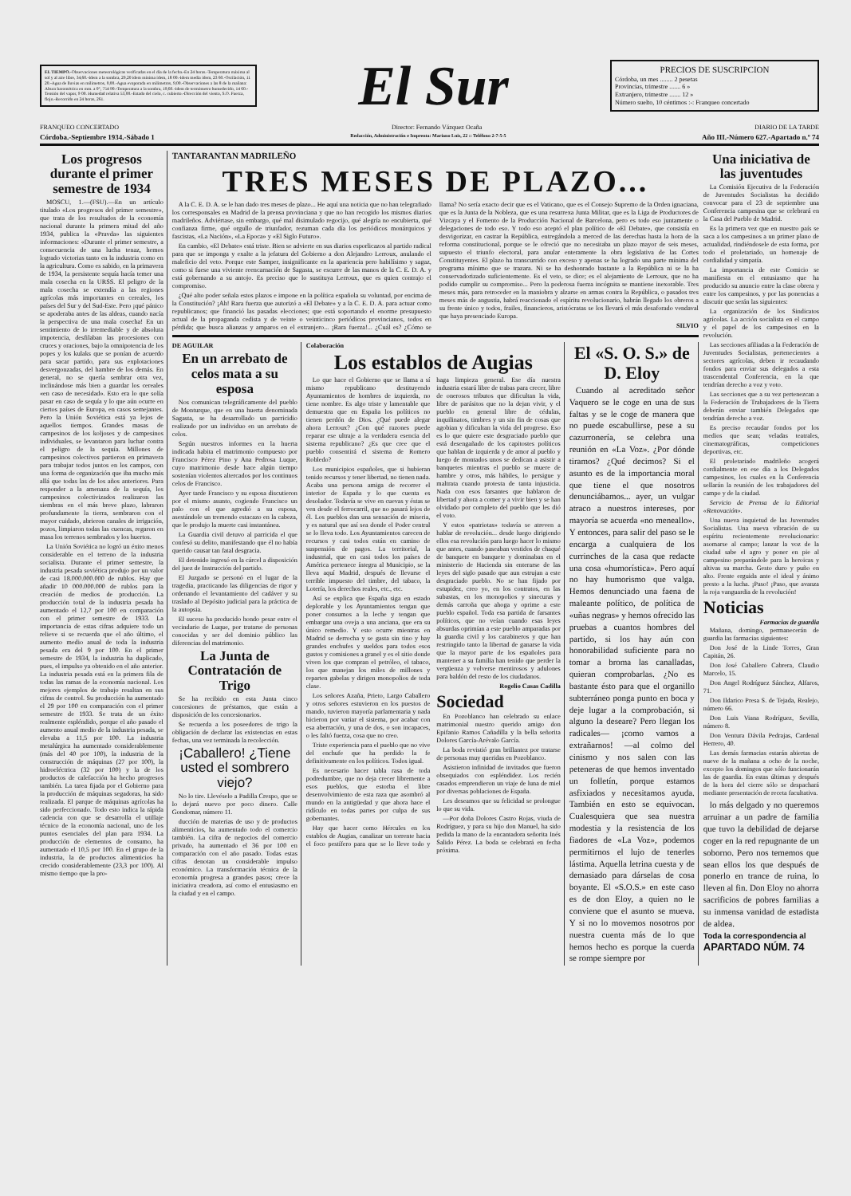EL TIEMPO.-Observaciones meteorológicas verificadas en el día de la fecha.-En 24 horas.-Temperatura máxima al sol y al aire libre, 34,60.-Idem a la sombra, 29,20 ídem mínima ídem, 18 00.-Idem media ídem, 23 60.-Oscilación, 11 20.-Agua de lluvias en milímetros, 0,00.-Agua evaporada en milímetros, 9,00.-Observaciones a las 8 de la mañana: Altura barométrica en mm. a 0°, 754 90.-Temperatura a la sombra, 19,60.-Idem de termómetro humedecido, 14 60.-Tensión del vapor, 9 00. Humedad relativa 53,00.-Estado del cielo, c. cubierto.-Dirección del viento, S.O. Fuerza, flojo.-Recorrido en 24 horas, 261.
El Sur
PRECIOS DE SUSCRIPCION
Córdoba, un mes ........ 2 pesetas
Provincias, trimestre ....... 6 »
Extranjero, trimestre ....... 12 »
Número suelto, 10 céntimos :-: Franqueo concertado
FRANQUEO CONCERTADO Director: Fernando Vázquez Ocaña DIARIO DE LA TARDE
Córdoba.-Septiembre 1934.-Sábado 1 Redacción, Administración e Imprenta: Mariano Luis, 22 :: Teléfono 2-7-5-5 Año III.-Número 627.-Apartado n.º 74
Los progresos durante el primer semestre de 1934
MOSCU, 1.—(FSU).—En un artículo titulado «Los progresos del primer semestre», que trata de los resultados de la economía nacional durante la primera mitad del año 1934, publica la «Pravda» las siguientes informaciones: «Durante el primer semestre, a consecuencia de una lucha tenaz, hemos logrado victorias tanto en la industria como en la agricultura. Como es sabido, en la primavera de 1934, la persistente sequía hacía temer una mala cosecha en la URSS. El peligro de la mala cosecha se extendía a las regiones agrícolas más importantes en cereales, los países del Sur y del Sud-Este. Pero ¡qué pánico se apoderaba antes de las aldeas, cuando nacía la perspectiva de una mala cosecha! En un sentimiento de lo irremediable y de absoluta impotencia, desfilaban las procesiones con cruces y oraciones, bajo la omnipotencia de los popes y los kulaks que se ponían de acuerdo para sacar partido, para sus explotaciones desvergonzadas, del hambre de los demás. En general, no se quería sembrar otra vez, inclinándose más bien a guardar los cereales «en caso de necesidad». Esto era lo que solía pasar en caso de sequía y lo que aún ocurre en ciertos países de Europa, en casos semejantes. Pero la Unión Soviética está ya lejos de aquellos tiempos. Grandes masas de campesinos de los koljoses y de campesinos individuales, se levantaron para luchar contra el peligro de la sequía. Millones de campesinos colectivos partieron en primavera para trabajar todos juntos en los campos, con una forma de organización que iba mucho más allá que todas las de los años anteriores. Para responder a la amenaza de la sequía, los campesinos colectivizados realizaron las siembras en el más breve plazo, labraron profundamente la tierra, sembraron con el mayor cuidado, abrieron canales de irrigación, pozos, limpiaron todas las cuencas, regaron en masa los terrenos sembrados y los huertos.
La Unión Soviética no logró un éxito menos considerable en el terreno de la industria socialista. Durante el primer semestre, la industria pesada soviética produjo por un valor de casi 18.000.000.000 de rublos. Hay que añadir 10 000.000.000 de rublos para la creación de medios de producción. La producción total de la industria pesada ha aumentado el 12,7 por 100 en comparación con el primer semestre de 1933. La importancia de estas cifras adquiere todo un relieve si se recuerda que el año último, el aumento medio anual de toda la industria pesada era del 9 por 100. En el primer semestre de 1934, la industria ha duplicado, pues, el impulso ya obtenido en el año anterior. La industria pesada está en la primera fila de todas las ramas de la economía nacional. Los mejores ejemplos de trabajo resaltan en sus cifras de control. Su producción ha aumentado el 29 por 100 en comparación con el primer semestre de 1933. Se trata de un éxito realmente espléndido, porque el año pasado el aumento anual medio de la industria pesada, se elevaba a 11,5 por 100. La industria metalúrgica ha aumentado considerablemente (más del 40 por 100), la industria de la construcción de máquinas (27 por 100), la hidroeléctrica (32 por 100) y la de los productos de calefacción ha hecho progresos también. La tarea fijada por el Gobierno para la producción de máquinas segadoras, ha sido realizada. El parque de máquinas agrícolas ha sido perfeccionado. Todo esto indica la rápida cadencia con que se desarrolla el utillaje técnico de la economía nacional, uno de los puntos esenciales del plan para 1934. La producción de elementos de consumo, ha aumentado el 10,5 por 100. En el grupo de la industria, la de productos alimenticios ha crecido considerablemente (23,3 por 100). Al mismo tiempo que la pro-
TANTARANTAN MADRILEÑO
TRES MESES DE PLAZO...
A la C. E. D. A. se le han dado tres meses de plazo... He aquí una noticia que no han telegrafiado los corresponsales en Madrid de la prensa provinciana y que no han recogido los mismos diarios madrileños. Adviértase, sin embargo, qué mal disimulado regocijo, qué alegría no encubierta, qué confianza firme, qué orgullo de triunfador, rezuman cada día los periódicos monárquicos y fascistas, «La Nación», «La Epoca» y «El Siglo Futuro».
En cambio, «El Debate» está triste. Bien se advierte en sus diarios esporlicazos al partido radical para que se imponga y exalte a la jefatura del Gobierno a don Alejandro Lerroux, anulando el maleficio del veto. Porque este Samper, insignificante en la apariencia pero habilísimo y sagaz, como si fuese una viviente reencarnación de Sagasta, se escurre de las manos de la C. E. D. A. y está gobernando a su antojo. Es preciso que lo sustituya Lerroux, que es quien contrajo el compromiso.
¿Qué alto poder señala estos plazos e impone en la política española su voluntad, por encima de la Constitución? ¡Ah! Rara fuerza que autorizó a «El Debate» y a la C. E. D. A. para actuar como republicanos; que financió las pasadas elecciones; que está soportando el enorme presupuesto actual de la propaganda cedista y de veinte o veinticinco periódicos provincianos, todos en pérdida; que busca alianzas y amparos en el extranjero... ¡Rara fuerza!... ¿Cuál es? ¿Cómo se llama? No sería exacto decir que es el Vaticano, que es el Consejo Supremo de la Orden ignaciana, que es la Junta de la Nobleza, que es una resurrexa Junta Militar, que es la Liga de Productores de Vizcaya y el Fomento de la Producción Nacional de Barcelona, pero es todo eso juntamente o delegaciones de todo eso. Y todo eso aceptó el plan político de «El Debate», que consistía en desvigorizar, en castrar la República, entregándola a merced de las derechas hasta la hora de la reforma constitucional, porque se le ofreció que no necesitaba un plazo mayor de seis meses, supuesto el triunfo electoral, para anular enteramente la obra legislativa de las Cortes Constituyentes. El plazo ha transcurrido con exceso y apenas se ha logrado una parte mínima del programa mínimo que se trazara. Ni se ha deshonrado bastante a la República ni se la ha conservadorizado suficientemente. Es el veto, se dice; es el alejamiento de Lerroux, que no ha podido cumplir su compromiso... Pero la poderosa fuerza incógnita se mantiene inexorable. Tres meses más, para retroceder en la maniobra y alzarse en armas contra la República, o pasados tres meses más de angustia, habrá reaccionado el espíritu revolucionario, habrán llegado los obreros a su frente único y todos, frailes, financieros, aristócratas se los llevará el más desaforado vendaval que haya presenciado Europa.
SILVIO
DE AGUILAR
En un arrebato de celos mata a su esposa
Nos comunican telegráficamente del pueblo de Monturque, que en una huerta denominada Sagasta, se ha desarrollado un parricidio realizado por un individuo en un arrebato de celos.
Según nuestros informes en la huerta indicada habita el matrimonio compuesto por Francisco Pérez Pino y Ana Pedrosa Luque, cuyo matrimonio desde hace algún tiempo sostenían violentos altercados por los continuos celos de Francisco.
Ayer tarde Francisco y su esposa discutieron por el mismo asunto, cogiendo Francisco un palo con el que agredió a su esposa, asestándole un tremendo estacazo en la cabeza, que le produjo la muerte casi instantánea.
La Guardia civil detuvo al parricida el que confesó su delito, manifestando que él no había querido causar tan fatal desgracia.
El detenido ingresó en la cárcel a disposición del juez de Instrucción del partido.
El Juzgado se personó en el lugar de la tragedia, practicando las diligencias de rigor y ordenando el levantamiento del cadáver y su traslado al Depósito judicial para la práctica de la autopsia.
El suceso ha producido hondo pesar entre el vecindario de Luque, por tratarse de personas conocidas y ser del dominio público las diferencias del matrimonio.
La Junta de Contratación de Trigo
Se ha recibido en esta Junta cinco concesiones de préstamos, que están a disposición de los concesionarios.
Se recuerda a los poseedores de trigo la obligación de declarar las existencias en estas fechas, una vez terminada la recolección.
¡Caballero! ¿Tiene usted el sombrero viejo?
No lo tire. Llevéselo a Padilla Crespo, que se lo dejará nuevo por poco dinero. Calle Gondomar, número 11.
ducción de materias de uso y de productos alimenticios, ha aumentado todo el comercio también. La cifra de negocios del comercio privado, ha aumentado el 36 por 100 en comparación con el año pasado. Todas estas cifras denotan un considerable impulso económico. La transformación técnica de la economía progresa a grandes pasos; crece la iniciativa creadora, así como el entusiasmo en la ciudad y en el campo.
Colaboración
Los establos de Augias
Lo que hace el Gobierno que se llama a sí mismo republicano destituyendo Ayuntamientos de hombres de izquierda, no tiene nombre. Es algo triste y lamentable que demuestra que en España los políticos no tienen perdón de Dios. ¿Qué puede alegar ahora Lerroux? ¿Con qué razones puede reparar ese ultraje a la verdadera esencia del sistema republicano? ¿Es que cree que el pueblo consentirá el sistema de Romero Robledo?
Los municipios españoles, que si hubieran tenido recursos y tener libertad, no tienen nada. Acaba una persona amiga de recorrer el interior de España y lo que cuenta es desolador. Todavía se vive en cuevas y éstas se ven desde el ferrocarril, que no pasará lejos de él. Los pueblos dan una sensación de miseria, y es natural que así sea donde el Poder central se lo lleva todo. Los Ayuntamientos carecen de recursos y casi todos están en camino de suspensión de pagos. La territorial, la industrial, que en casi todos los países de América pertenece íntegra al Municipio, se la lleva aquí Madrid, después de llevarse el terrible impuesto del timbre, del tabaco, la Lotería, los derechos reales, etc., etc.
Así se explica que España siga en estado deplorable y los Ayuntamientos tengan que poner consumos a la leche y tengan que embargar una oveja a una anciana, que era su único remedio. Y esto ocurre mientras en Madrid se derrocha y se gasta sin tino y hay grandes enchufes y sueldos para todos esos gustos y comisiones a granel y es el sitio donde viven los que compran el petróleo, el tabaco, los que manejan los miles de millones y reparten gabelas y dirigen monopolios de toda clase.
Los señores Azaña, Prieto, Largo Caballero y otros señores estuvieron en los puestos de mando, tuvieron mayoría parlamentaria y nada hicieron por variar el sistema, por acabar con esa aberración, y una de dos, o son incapaces, o les faltó fuerza, cosa que no creo.
Triste experiencia para el pueblo que no vive del enchufe que ha perdido la fe definitivamente en los políticos. Todos igual.
Es necesario hacer tabla rasa de toda podredumbre, que no deja crecer libremente a esos pueblos, que estorba el libre desenvolvimiento de esta raza que asombró al mundo en la antigüedad y que ahora hace el ridículo en todas partes por culpa de sus gobernantes.
Hay que hacer como Hércules en los establos de Augias, canalizar un torrente hacia el foco pestífero para que se lo lleve todo y haga limpieza general. Ese día nuestra industria estará libre de trabas para crecer, libre de onerosos tributos que dificultan la vida, libre de parásitos que no la dejan vivir, y el pueblo en general libre de cédulas, inquilinatos, timbres y un sin fin de cosas que agobian y dificultan la vida del progreso. Eso es lo que quiere este desgraciado pueblo que está desengañado de los capitostes políticos que hablan de izquierda y de amor al pueblo y luego de montados unos se dedican a asistir a banquetes mientras el pueblo se muere de hambre y otros, más hábiles, lo persigue y maltrata cuando protesta de tanta injusticia. Nada con esos farsantes que hablaron de libertad y ahora a comer y a vivir bien y se han olvidado por completo del pueblo que les dió el voto.
Y estos «patriotas» todavía se atreven a hablar de revolución... desde luego dirigiendo ellos esa revolución para luego hacer lo mismo que antes, cuando paseaban vestidos de chaqué de banquete en banquete y dominaban en el ministerio de Hacienda sin enterarse de las leyes del siglo pasado que aun estrujan a este desgraciado pueblo. No se han fijado por estupidez, creo yo, en los contratos, en las subastas, en los monopolios y sinecuras y demás carroña que ahoga y oprime a este pueblo español. Toda esa partida de farsantes políticos, que no veían cuando esas leyes absurdas oprimían a este pueblo amparadas por la guardia civil y los carabineros y que han restringido tanto la libertad de ganarse la vida que la mayor parte de los españoles para mantener a su familia han tenido que perder la vergüenza y volverse mentirosos y adulones para baldón del resto de los ciudadanos.
Rogelio Casas Cadilla
Sociedad
En Pozoblanco han celebrado su enlace matrimonial nuestro querido amigo don Epifanio Ramos Cañadilla y la bella señorita Dolores García-Arévalo García.
La boda revistió gran brillantez por tratarse de personas muy queridas en Pozoblanco.
Asistieron infinidad de invitados que fueron obsequiados con espléndidez. Los recién casados emprendieron un viaje de luna de miel por diversas poblaciones de España.
Les deseamos que su felicidad se prolongue lo que su vida.
—Por doña Dolores Castro Rojas, viuda de Rodríguez, y para su hijo don Manuel, ha sido pedida la mano de la encantadora señorita Inés Salido Pérez. La boda se celebrará en fecha próxima.
El «S. O. S.» de D. Eloy
Cuando al acreditado señor Vaquero se le coge en una de sus faltas y se le coge de manera que no puede escabullirse, pese a su cazurronería, se celebra una reunión en «La Voz». ¿Por dónde tiramos? ¿Qué decimos? Si el asunto es de la importancia moral que tiene el que nosotros denunciábamos... ayer, un vulgar atraco a nuestros intereses, por mayoría se acuerda «no meneallo». Y entonces, para salir del paso se le encarga a cualquiera de los currinches de la casa que redacte una cosa «humorística». Pero aquí no hay humorismo que valga. Hemos denunciado una faena de maleante político, de política de «uñas negras» y hemos ofrecido las pruebas a cuantos hombres del partido, si los hay aún con honorabilidad suficiente para no tomar a broma las canalladas, quieran comprobarlas. ¿No es bastante ésto para que el organillo subterráneo ponga punto en boca y deje lugar a la comprobación, si alguno la deseare? Pero llegan los radicales— ¡como vamos a extrañarnos! —al colmo del cinismo y nos salen con las peteneras de que hemos inventado un folletín, porque estamos asfixiados y necesitamos ayuda. También en esto se equivocan. Cualesquiera que sea nuestra modestia y la resistencia de los fiadores de «La Voz», podemos permitirnos el lujo de tenerles lástima. Aquella letrina cuesta y de demasiado para dárselas de cosa boyante. El «S.O.S.» en este caso es de don Eloy, a quien no le conviene que el asunto se mueva. Y si no lo movemos nosotros por nuestra cuenta más de lo que hemos hecho es porque la cuerda se rompe siempre por
Una iniciativa de las juventudes
La Comisión Ejecutiva de la Federación de Juventudes Socialistas ha decidido convocar para el 23 de septiembre una Conferencia campesina que se celebrará en la Casa del Pueblo de Madrid.
Es la primera vez que en nuestro país se saca a los campesinos a un primer plano de actualidad, rindiéndosele de esta forma, por todo el proletariado, un homenaje de cordialidad y simpatía.
La importancia de este Comicio se manifiesta en el entusiasmo que ha producido su anuncio entre la clase obrera y entre los campesinos, y por las ponencias a discutir que serán las siguientes:
La organización de los Sindicatos agrícolas. La acción socialista en el campo y el papel de los campesinos en la revolución.
Las secciones afiliadas a la Federación de Juventudes Socialistas, pertenecientes a sectores agrícolas, deben ir recaudando fondos para enviar sus delegados a esta trascendental Conferencia, en la que tendrían derecho a voz y voto.
Las secciones que a su vez pertenezcan a la Federación de Trabajadores de la Tierra deberán enviar también Delegados que tendrían derecho a voz.
Es preciso recaudar fondos por los medios que sean; veladas teatrales, cinematográficas, competiciones deportivas, etc.
El proletariado madrileño acogerá cordialmente en ese día a los Delegados campesinos, los cuales en la Conferencia sellarán la reunión de los trabajadores del campo y de la ciudad.
Servicio de Prensa de la Editorial «Renovación».
Una nueva inquietud de las Juventudes Socialistas. Una nueva vibración de su espíritu recientemente revolucionario: asomarse al campo; lanzar la voz de la ciudad sabe el agro y poner en pie al campesino preparándole para la heroicas y altivas su marcha. Gesto duro y puño en alto. Frente erguida ante el ideal y ánimo presto a la lucha. ¡Paso! ¡Paso, que avanza la roja vanguardia de la revolución!
Noticias
Farmacias de guardia
Mañana, domingo, permanecerán de guardia las farmacias siguientes:
Don José de la Linde Torres, Gran Capitán, 26.
Don José Caballero Cabrera, Claudio Marcelo, 15.
Don Angel Rodríguez Sánchez, Alfaros, 71.
Don Ildarico Presa S. de Tejada, Realejo, número 66.
Don Luis Viana Rodríguez, Sevilla, número 8.
Don Ventura Dávila Pedrajas, Cardenal Herrero, 40.
Las demás farmacias estarán abiertas de nueve de la mañana a ocho de la noche, excepto los domingos que sólo funcionarán las de guardia. En estas últimas y después de la hora del cierre sólo se despachará mediante presentación de receta facultativa.
lo más delgado y no queremos arruinar a un padre de familia que tuvo la debilidad de dejarse coger en la red repugnante de un soborno. Pero nos tememos que sean ellos los que después de ponerlo en trance de ruina, lo lleven al fin. Don Eloy no ahorra sacrificios de pobres familias a su inmensa vanidad de estadista de aldea.
Toda la correspondencia al
APARTADO NÚM. 74